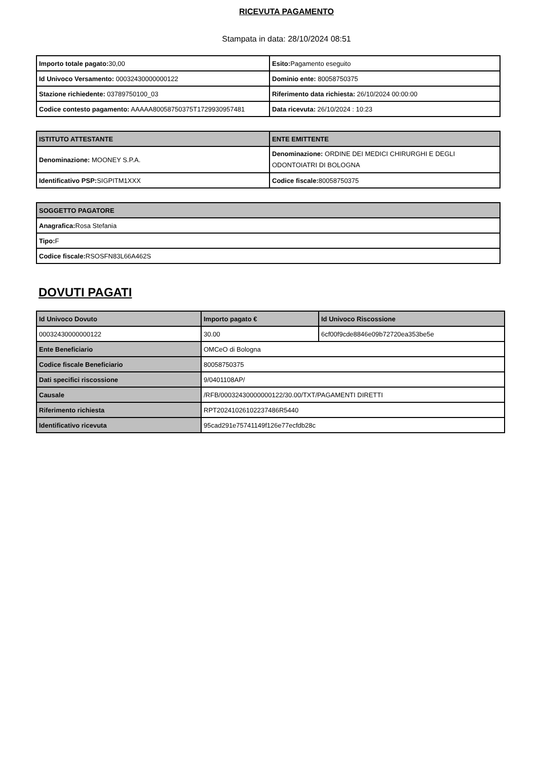RICEVUTA PAGAMENTO
Stampata in data: 28/10/2024 08:51
| Importo totale pagato: 30,00 | Esito: Pagamento eseguito |
| Id Univoco Versamento: 00032430000000122 | Dominio ente: 80058750375 |
| Stazione richiedente: 03789750100_03 | Riferimento data richiesta: 26/10/2024 00:00:00 |
| Codice contesto pagamento: AAAAA80058750375T1729930957481 | Data ricevuta: 26/10/2024 : 10:23 |
| ISTITUTO ATTESTANTE | ENTE EMITTENTE |
| --- | --- |
| Denominazione: MOONEY S.P.A. | Denominazione: ORDINE DEI MEDICI CHIRURGHI E DEGLI ODONTOIATRI DI BOLOGNA |
| Identificativo PSP: SIGPITM1XXX | Codice fiscale: 80058750375 |
| SOGGETTO PAGATORE |
| --- |
| Anagrafica: Rosa Stefania |
| Tipo: F |
| Codice fiscale: RSOSFN83L66A462S |
DOVUTI PAGATI
| Id Univoco Dovuto | Importo pagato € | Id Univoco Riscossione |
| --- | --- | --- |
| 00032430000000122 | 30.00 | 6cf00f9cde8846e09b72720ea353be5e |
| Ente Beneficiario | OMCeO di Bologna | |
| Codice fiscale Beneficiario | 80058750375 | |
| Dati specifici riscossione | 9/0401108AP/ | |
| Causale | /RFB/00032430000000122/30.00/TXT/PAGAMENTI DIRETTI | |
| Riferimento richiesta | RPT20241026102237486R5440 | |
| Identificativo ricevuta | 95cad291e75741149f126e77ecfdb28c | |